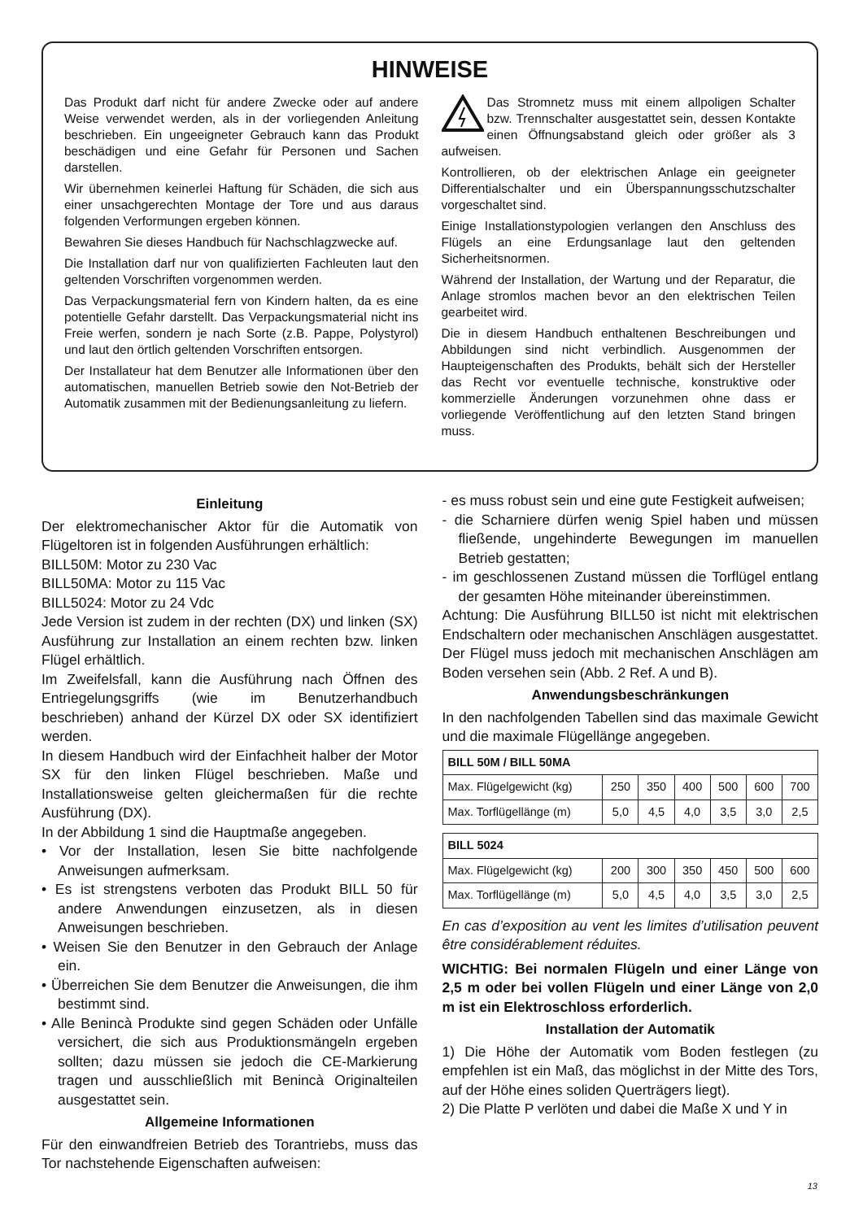HINWEISE
Das Produkt darf nicht für andere Zwecke oder auf andere Weise verwendet werden, als in der vorliegenden Anleitung beschrieben. Ein ungeeigneter Gebrauch kann das Produkt beschädigen und eine Gefahr für Personen und Sachen darstellen.
Wir übernehmen keinerlei Haftung für Schäden, die sich aus einer unsachgerechten Montage der Tore und aus daraus folgenden Verformungen ergeben können.
Bewahren Sie dieses Handbuch für Nachschlagzwecke auf.
Die Installation darf nur von qualifizierten Fachleuten laut den geltenden Vorschriften vorgenommen werden.
Das Verpackungsmaterial fern von Kindern halten, da es eine potentielle Gefahr darstellt. Das Verpackungsmaterial nicht ins Freie werfen, sondern je nach Sorte (z.B. Pappe, Polystyrol) und laut den örtlich geltenden Vorschriften entsorgen.
Der Installateur hat dem Benutzer alle Informationen über den automatischen, manuellen Betrieb sowie den Not-Betrieb der Automatik zusammen mit der Bedienungsanleitung zu liefern.
Das Stromnetz muss mit einem allpoligen Schalter bzw. Trennschalter ausgestattet sein, dessen Kontakte einen Öffnungsabstand gleich oder größer als 3 aufweisen.
Kontrollieren, ob der elektrischen Anlage ein geeigneter Differentialschalter und ein Überspannungsschutzschalter vorgeschaltet sind.
Einige Installationstypologien verlangen den Anschluss des Flügels an eine Erdungsanlage laut den geltenden Sicherheitsnormen.
Während der Installation, der Wartung und der Reparatur, die Anlage stromlos machen bevor an den elektrischen Teilen gearbeitet wird.
Die in diesem Handbuch enthaltenen Beschreibungen und Abbildungen sind nicht verbindlich. Ausgenommen der Haupteigenschaften des Produkts, behält sich der Hersteller das Recht vor eventuelle technische, konstruktive oder kommerzielle Änderungen vorzunehmen ohne dass er vorliegende Veröffentlichung auf den letzten Stand bringen muss.
Einleitung
Der elektromechanischer Aktor für die Automatik von Flügeltoren ist in folgenden Ausführungen erhältlich:
BILL50M: Motor zu 230 Vac
BILL50MA: Motor zu 115 Vac
BILL5024: Motor zu 24 Vdc
Jede Version ist zudem in der rechten (DX) und linken (SX) Ausführung zur Installation an einem rechten bzw. linken Flügel erhältlich.
Im Zweifelsfall, kann die Ausführung nach Öffnen des Entriegelungsgriffs (wie im Benutzerhandbuch beschrieben) anhand der Kürzel DX oder SX identifiziert werden.
In diesem Handbuch wird der Einfachheit halber der Motor SX für den linken Flügel beschrieben. Maße und Installationsweise gelten gleichermaßen für die rechte Ausführung (DX).
In der Abbildung 1 sind die Hauptmaße angegeben.
• Vor der Installation, lesen Sie bitte nachfolgende Anweisungen aufmerksam.
• Es ist strengstens verboten das Produkt BILL 50 für andere Anwendungen einzusetzen, als in diesen Anweisungen beschrieben.
• Weisen Sie den Benutzer in den Gebrauch der Anlage ein.
• Überreichen Sie dem Benutzer die Anweisungen, die ihm bestimmt sind.
• Alle Benincà Produkte sind gegen Schäden oder Unfälle versichert, die sich aus Produktionsmängeln ergeben sollten; dazu müssen sie jedoch die CE-Markierung tragen und ausschließlich mit Benincà Originalteilen ausgestattet sein.
Allgemeine Informationen
Für den einwandfreien Betrieb des Torantriebs, muss das Tor nachstehende Eigenschaften aufweisen:
- es muss robust sein und eine gute Festigkeit aufweisen;
- die Scharniere dürfen wenig Spiel haben und müssen fließende, ungehinderte Bewegungen im manuellen Betrieb gestatten;
- im geschlossenen Zustand müssen die Torflügel entlang der gesamten Höhe miteinander übereinstimmen.
Achtung: Die Ausführung BILL50 ist nicht mit elektrischen Endschaltern oder mechanischen Anschlägen ausgestattet. Der Flügel muss jedoch mit mechanischen Anschlägen am Boden versehen sein (Abb. 2 Ref. A und B).
Anwendungsbeschränkungen
In den nachfolgenden Tabellen sind das maximale Gewicht und die maximale Flügellänge angegeben.
| BILL 50M / BILL 50MA | | | | | | |
| --- | --- | --- | --- | --- | --- | --- |
| Max. Flügelgewicht (kg) | 250 | 350 | 400 | 500 | 600 | 700 |
| Max. Torflügellänge (m) | 5,0 | 4,5 | 4,0 | 3,5 | 3,0 | 2,5 |
| BILL 5024 | | | | | | |
| --- | --- | --- | --- | --- | --- | --- |
| Max. Flügelgewicht (kg) | 200 | 300 | 350 | 450 | 500 | 600 |
| Max. Torflügellänge (m) | 5,0 | 4,5 | 4,0 | 3,5 | 3,0 | 2,5 |
En cas d’exposition au vent les limites d’utilisation peuvent être considérablement réduites.
WICHTIG: Bei normalen Flügeln und einer Länge von 2,5 m oder bei vollen Flügeln und einer Länge von 2,0 m ist ein Elektroschloss erforderlich.
Installation der Automatik
1) Die Höhe der Automatik vom Boden festlegen (zu empfehlen ist ein Maß, das möglichst in der Mitte des Tors, auf der Höhe eines soliden Querträgers liegt).
2) Die Platte P verlöten und dabei die Maße X und Y in
13